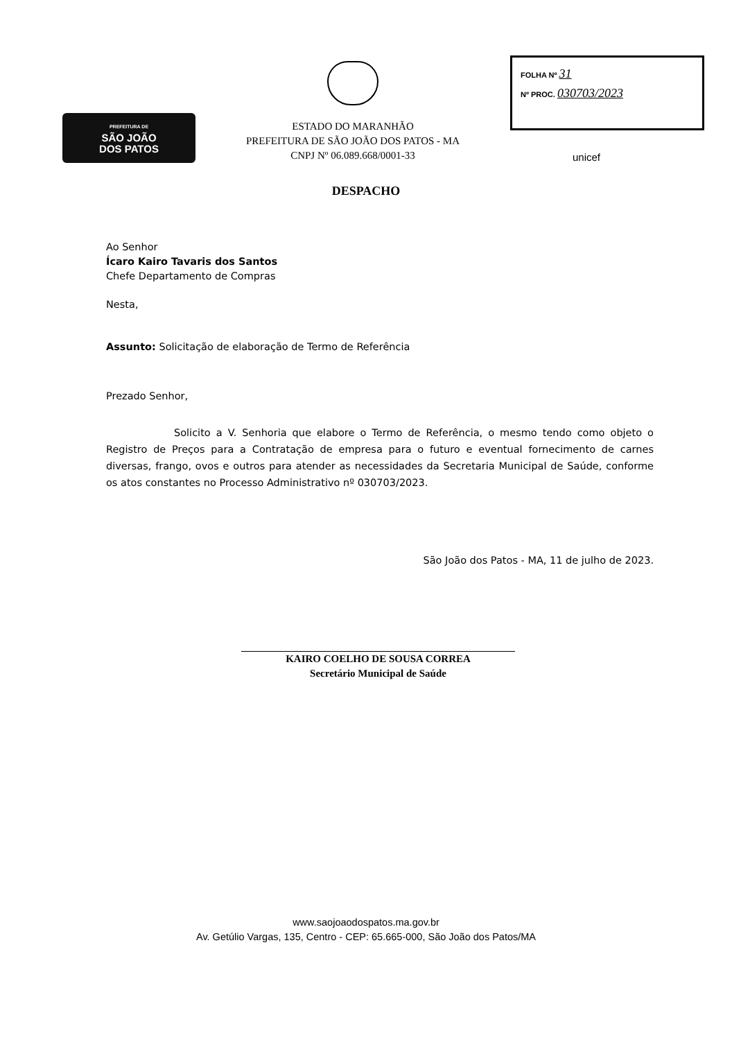PREFEITURA DE
SÃO JOÃO
DOS PATOS
ESTADO DO MARANHÃO
PREFEITURA DE SÃO JOÃO DOS PATOS - MA
CNPJ Nº 06.089.668/0001-33
FOLHA Nº 31
Nº PROC. 030703/2023
unicef
DESPACHO
Ao Senhor
Ícaro Kairo Tavaris dos Santos
Chefe Departamento de Compras
Nesta,
Assunto: Solicitação de elaboração de Termo de Referência
Prezado Senhor,
Solicito a V. Senhoria que elabore o Termo de Referência, o mesmo tendo como objeto o Registro de Preços para a Contratação de empresa para o futuro e eventual fornecimento de carnes diversas, frango, ovos e outros para atender as necessidades da Secretaria Municipal de Saúde, conforme os atos constantes no Processo Administrativo nº 030703/2023.
São João dos Patos - MA, 11 de julho de 2023.
KAIRO COELHO DE SOUSA CORREA
Secretário Municipal de Saúde
www.saojoaodospatos.ma.gov.br
Av. Getúlio Vargas, 135, Centro - CEP: 65.665-000, São João dos Patos/MA